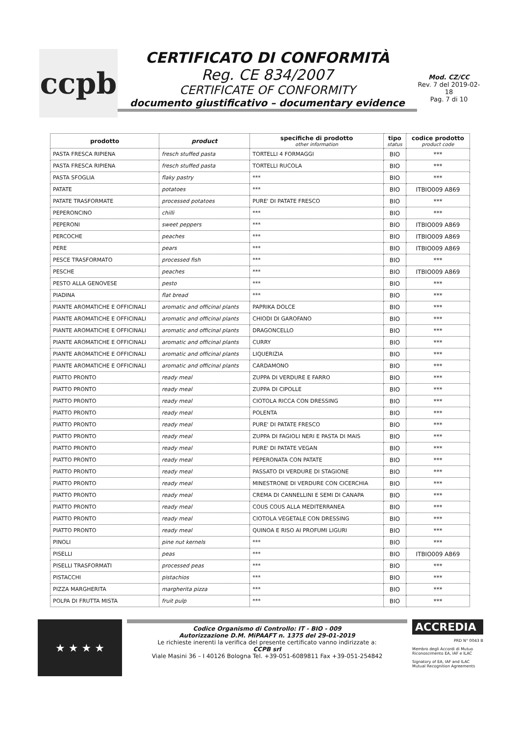ccpb
CERTIFICATO DI CONFORMITÀ
Reg. CE 834/2007
CERTIFICATE OF CONFORMITY
documento giustificativo – documentary evidence
Mod. CZ/CC
Rev. 7 del 2019-02-18
Pag. 7 di 10
| prodotto | product | specifiche di prodotto other information | tipo status | codice prodotto product code |
| --- | --- | --- | --- | --- |
| PASTA FRESCA RIPIENA | fresch stuffed pasta | TORTELLI 4 FORMAGGI | BIO | *** |
| PASTA FRESCA RIPIENA | fresch stuffed pasta | TORTELLI RUCOLA | BIO | *** |
| PASTA SFOGLIA | flaky pastry | *** | BIO | *** |
| PATATE | potatoes | *** | BIO | ITBIO009 A869 |
| PATATE TRASFORMATE | processed potatoes | PURE' DI PATATE FRESCO | BIO | *** |
| PEPERONCINO | chilli | *** | BIO | *** |
| PEPERONI | sweet peppers | *** | BIO | ITBIO009 A869 |
| PERCOCHE | peaches | *** | BIO | ITBIO009 A869 |
| PERE | pears | *** | BIO | ITBIO009 A869 |
| PESCE TRASFORMATO | processed fish | *** | BIO | *** |
| PESCHE | peaches | *** | BIO | ITBIO009 A869 |
| PESTO ALLA GENOVESE | pesto | *** | BIO | *** |
| PIADINA | flat bread | *** | BIO | *** |
| PIANTE AROMATICHE E OFFICINALI | aromatic and officinal plants | PAPRIKA DOLCE | BIO | *** |
| PIANTE AROMATICHE E OFFICINALI | aromatic and officinal plants | CHIODI DI GAROFANO | BIO | *** |
| PIANTE AROMATICHE E OFFICINALI | aromatic and officinal plants | DRAGONCELLO | BIO | *** |
| PIANTE AROMATICHE E OFFICINALI | aromatic and officinal plants | CURRY | BIO | *** |
| PIANTE AROMATICHE E OFFICINALI | aromatic and officinal plants | LIQUERIZIA | BIO | *** |
| PIANTE AROMATICHE E OFFICINALI | aromatic and officinal plants | CARDAMONO | BIO | *** |
| PIATTO PRONTO | ready meal | ZUPPA DI VERDURE E FARRO | BIO | *** |
| PIATTO PRONTO | ready meal | ZUPPA DI CIPOLLE | BIO | *** |
| PIATTO PRONTO | ready meal | CIOTOLA RICCA CON DRESSING | BIO | *** |
| PIATTO PRONTO | ready meal | POLENTA | BIO | *** |
| PIATTO PRONTO | ready meal | PURE' DI PATATE FRESCO | BIO | *** |
| PIATTO PRONTO | ready meal | ZUPPA DI FAGIOLI NERI E PASTA DI MAIS | BIO | *** |
| PIATTO PRONTO | ready meal | PURE' DI PATATE VEGAN | BIO | *** |
| PIATTO PRONTO | ready meal | PEPERONATA CON PATATE | BIO | *** |
| PIATTO PRONTO | ready meal | PASSATO DI VERDURE DI STAGIONE | BIO | *** |
| PIATTO PRONTO | ready meal | MINESTRONE DI VERDURE CON CICERCHIA | BIO | *** |
| PIATTO PRONTO | ready meal | CREMA DI CANNELLINI E SEMI DI CANAPA | BIO | *** |
| PIATTO PRONTO | ready meal | COUS COUS ALLA MEDITERRANEA | BIO | *** |
| PIATTO PRONTO | ready meal | CIOTOLA VEGETALE CON DRESSING | BIO | *** |
| PIATTO PRONTO | ready meal | QUINOA E RISO AI PROFUMI LIGURI | BIO | *** |
| PINOLI | pine nut kernels | *** | BIO | *** |
| PISELLI | peas | *** | BIO | ITBIO009 A869 |
| PISELLI TRASFORMATI | processed peas | *** | BIO | *** |
| PISTACCHI | pistachios | *** | BIO | *** |
| PIZZA MARGHERITA | margherita pizza | *** | BIO | *** |
| POLPA DI FRUTTA MISTA | fruit pulp | *** | BIO | *** |
★ ★ ★ ★
Codice Organismo di Controllo: IT - BIO - 009
Autorizzazione D.M. MiPAAFT n. 1375 del 29-01-2019
Le richieste inerenti la verifica del presente certificato vanno indirizzate a:
CCPB srl
Viale Masini 36 – I 40126 Bologna Tel. +39-051-6089811 Fax +39-051-254842
ACCREDIA
PRD N° 0043 B
Membro degli Accordi di Mutuo Riconoscimento EA, IAF e ILAC
Signatory of EA, IAF and ILAC Mutual Recognition Agreements